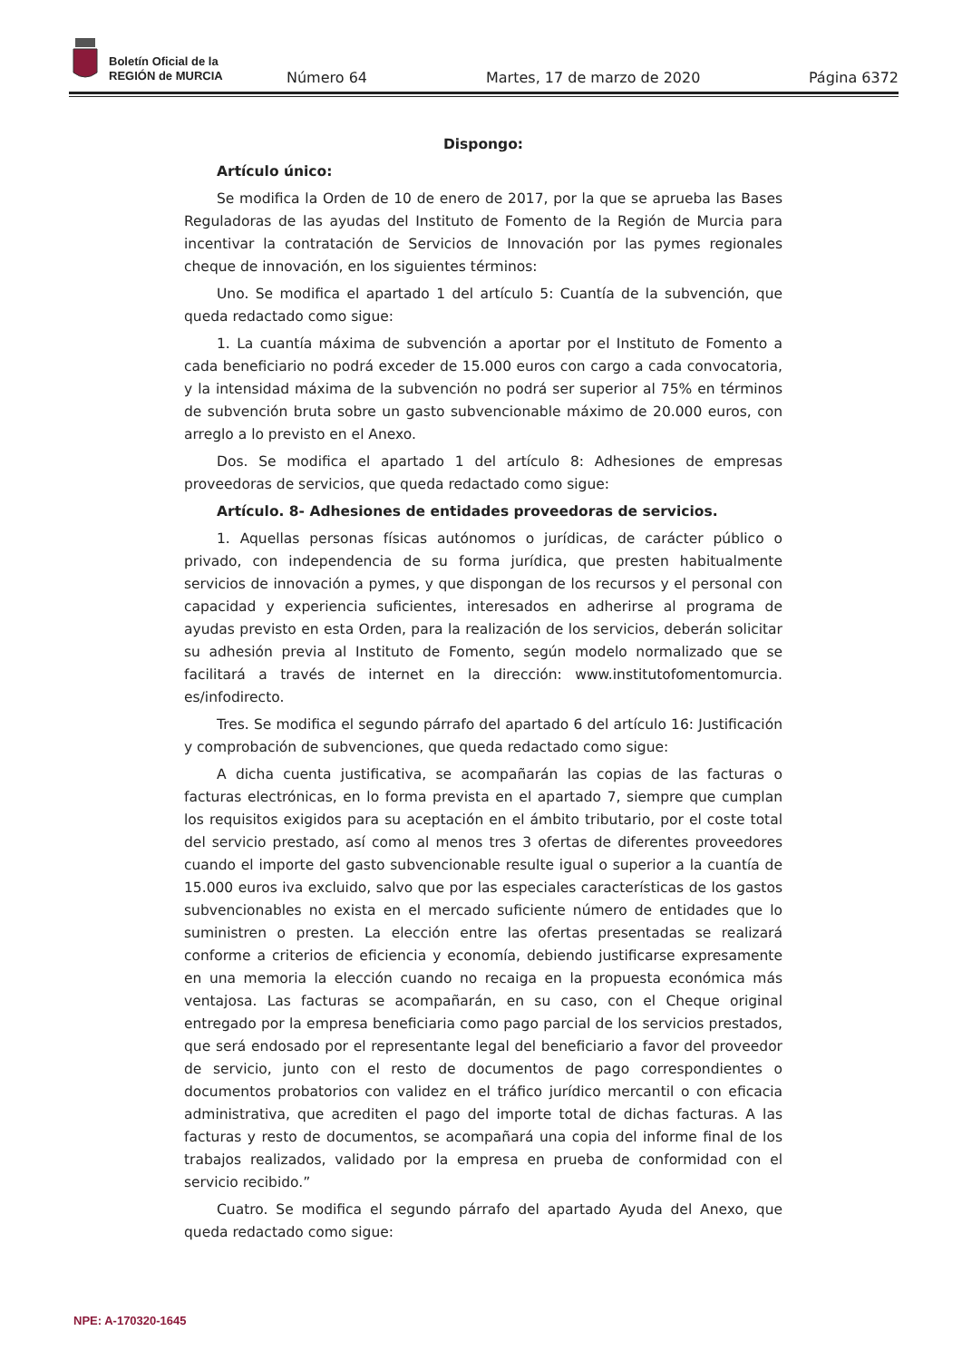Boletín Oficial de la
REGIÓN de MURCIA
Número 64 Martes, 17 de marzo de 2020 Página 6372
Dispongo:
Artículo único:
Se modifica la Orden de 10 de enero de 2017, por la que se aprueba las Bases Reguladoras de las ayudas del Instituto de Fomento de la Región de Murcia para incentivar la contratación de Servicios de Innovación por las pymes regionales cheque de innovación, en los siguientes términos:
Uno. Se modifica el apartado 1 del artículo 5: Cuantía de la subvención, que queda redactado como sigue:
1. La cuantía máxima de subvención a aportar por el Instituto de Fomento a cada beneficiario no podrá exceder de 15.000 euros con cargo a cada convocatoria, y la intensidad máxima de la subvención no podrá ser superior al 75% en términos de subvención bruta sobre un gasto subvencionable máximo de 20.000 euros, con arreglo a lo previsto en el Anexo.
Dos. Se modifica el apartado 1 del artículo 8: Adhesiones de empresas proveedoras de servicios, que queda redactado como sigue:
Artículo. 8- Adhesiones de entidades proveedoras de servicios.
1. Aquellas personas físicas autónomos o jurídicas, de carácter público o privado, con independencia de su forma jurídica, que presten habitualmente servicios de innovación a pymes, y que dispongan de los recursos y el personal con capacidad y experiencia suficientes, interesados en adherirse al programa de ayudas previsto en esta Orden, para la realización de los servicios, deberán solicitar su adhesión previa al Instituto de Fomento, según modelo normalizado que se facilitará a través de internet en la dirección: www.institutofomentomurcia. es/infodirecto.
Tres. Se modifica el segundo párrafo del apartado 6 del artículo 16: Justificación y comprobación de subvenciones, que queda redactado como sigue:
A dicha cuenta justificativa, se acompañarán las copias de las facturas o facturas electrónicas, en lo forma prevista en el apartado 7, siempre que cumplan los requisitos exigidos para su aceptación en el ámbito tributario, por el coste total del servicio prestado, así como al menos tres 3 ofertas de diferentes proveedores cuando el importe del gasto subvencionable resulte igual o superior a la cuantía de 15.000 euros iva excluido, salvo que por las especiales características de los gastos subvencionables no exista en el mercado suficiente número de entidades que lo suministren o presten. La elección entre las ofertas presentadas se realizará conforme a criterios de eficiencia y economía, debiendo justificarse expresamente en una memoria la elección cuando no recaiga en la propuesta económica más ventajosa. Las facturas se acompañarán, en su caso, con el Cheque original entregado por la empresa beneficiaria como pago parcial de los servicios prestados, que será endosado por el representante legal del beneficiario a favor del proveedor de servicio, junto con el resto de documentos de pago correspondientes o documentos probatorios con validez en el tráfico jurídico mercantil o con eficacia administrativa, que acrediten el pago del importe total de dichas facturas. A las facturas y resto de documentos, se acompañará una copia del informe final de los trabajos realizados, validado por la empresa en prueba de conformidad con el servicio recibido.”
Cuatro. Se modifica el segundo párrafo del apartado Ayuda del Anexo, que queda redactado como sigue:
NPE: A-170320-1645